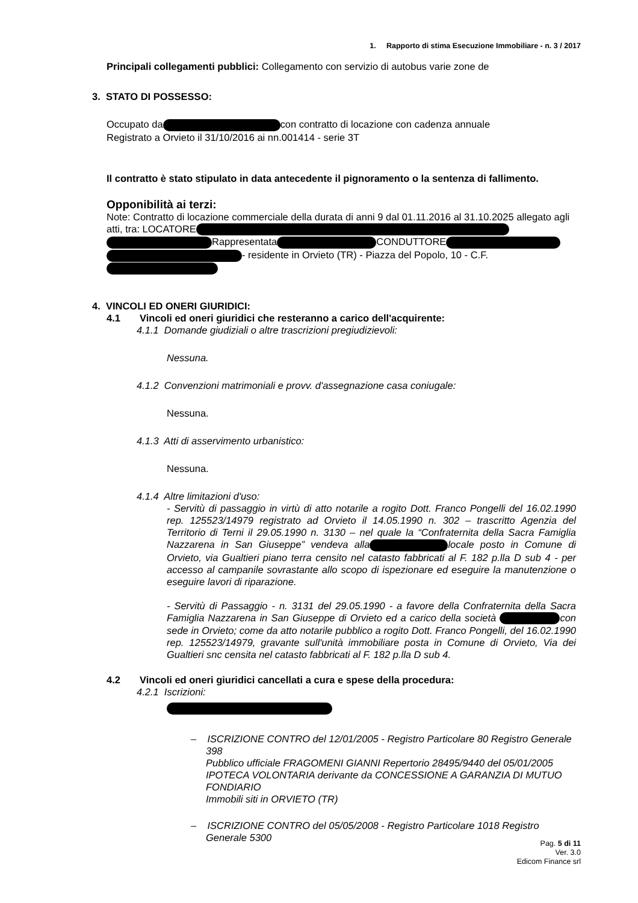1. Rapporto di stima Esecuzione Immobiliare - n. 3 / 2017
Principali collegamenti pubblici: Collegamento con servizio di autobus varie zone de
3. STATO DI POSSESSO:
Occupato da con contratto di locazione con cadenza annuale
Registrato a Orvieto il 31/10/2016 ai nn.001414 - serie 3T
Il contratto è stato stipulato in data antecedente il pignoramento o la sentenza di fallimento.
Opponibilità ai terzi:
Note: Contratto di locazione commerciale della durata di anni 9 dal 01.11.2016 al 31.10.2025 allegato agli atti, tra: LOCATORE Rappresentata CONDUTTORE - residente in Orvieto (TR) - Piazza del Popolo, 10 - C.F.
4. VINCOLI ED ONERI GIURIDICI:
4.1 Vincoli ed oneri giuridici che resteranno a carico dell'acquirente:
4.1.1 Domande giudiziali o altre trascrizioni pregiudizievoli:
Nessuna.
4.1.2 Convenzioni matrimoniali e provv. d'assegnazione casa coniugale:
Nessuna.
4.1.3 Atti di asservimento urbanistico:
Nessuna.
4.1.4 Altre limitazioni d'uso:
- Servitù di passaggio in virtù di atto notarile a rogito Dott. Franco Pongelli del 16.02.1990 rep. 125523/14979 registrato ad Orvieto il 14.05.1990 n. 302 – trascritto Agenzia del Territorio di Terni il 29.05.1990 n. 3130 – nel quale la “Confraternita della Sacra Famiglia Nazzarena in San Giuseppe” vendeva alla locale posto in Comune di Orvieto, via Gualtieri piano terra censito nel catasto fabbricati al F. 182 p.lla D sub 4 - per accesso al campanile sovrastante allo scopo di ispezionare ed eseguire la manutenzione o eseguire lavori di riparazione.
- Servitù di Passaggio - n. 3131 del 29.05.1990 - a favore della Confraternita della Sacra Famiglia Nazzarena in San Giuseppe di Orvieto ed a carico della società con sede in Orvieto; come da atto notarile pubblico a rogito Dott. Franco Pongelli, del 16.02.1990 rep. 125523/14979, gravante sull'unità immobiliare posta in Comune di Orvieto, Via dei Gualtieri snc censita nel catasto fabbricati al F. 182 p.lla D sub 4.
4.2 Vincoli ed oneri giuridici cancellati a cura e spese della procedura:
4.2.1 Iscrizioni:
– ISCRIZIONE CONTRO del 12/01/2005 - Registro Particolare 80 Registro Generale 398
Pubblico ufficiale FRAGOMENI GIANNI Repertorio 28495/9440 del 05/01/2005
IPOTECA VOLONTARIA derivante da CONCESSIONE A GARANZIA DI MUTUO FONDIARIO
Immobili siti in ORVIETO (TR)
– ISCRIZIONE CONTRO del 05/05/2008 - Registro Particolare 1018 Registro Generale 5300
Pag. 5 di 11
Ver. 3.0
Edicom Finance srl